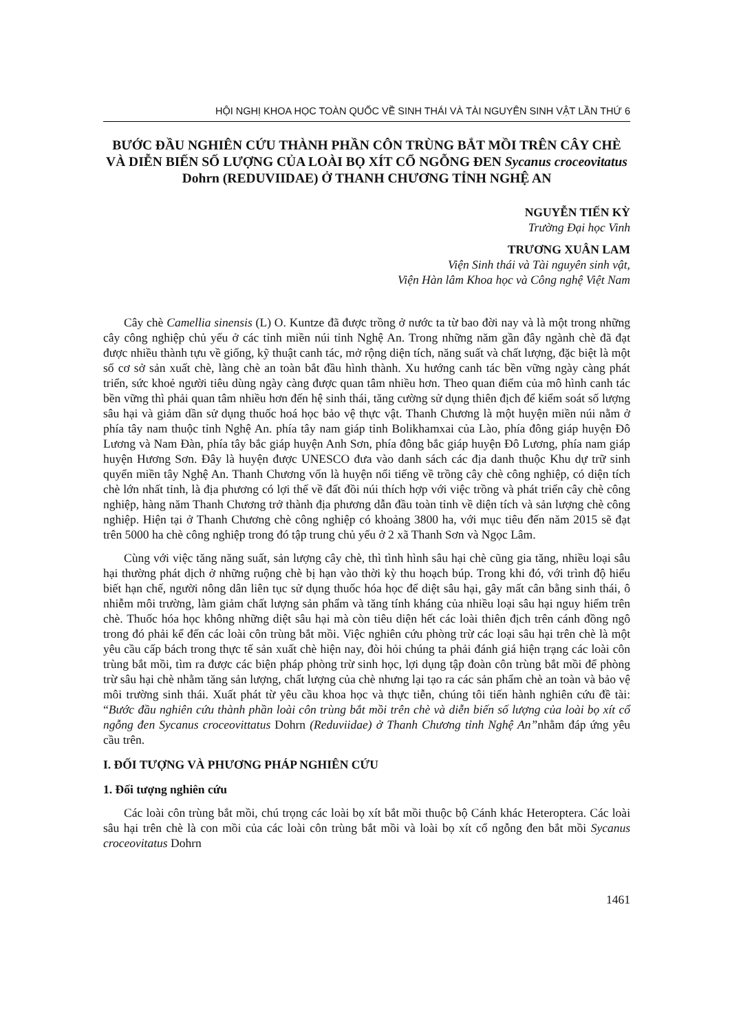HỘI NGHỊ KHOA HỌC TOÀN QUỐC VỀ SINH THÁI VÀ TÀI NGUYÊN SINH VẬT LẦN THỨ 6
BƯỚC ĐẦU NGHIÊN CỨU THÀNH PHẦN CÔN TRÙNG BẮT MỒI TRÊN CÂY CHÈ VÀ DIỄN BIẾN SỐ LƯỢNG CỦA LOÀI BỌ XÍT CỔ NGỖNG ĐEN Sycanus croceovitatus Dohrn (REDUVIIDAE) Ở THANH CHƯƠNG TỈNH NGHỆ AN
NGUYỄN TIẾN KỲ
Trường Đại học Vinh
TRƯƠNG XUÂN LAM
Viện Sinh thái và Tài nguyên sinh vật,
Viện Hàn lâm Khoa học và Công nghệ Việt Nam
Cây chè Camellia sinensis (L) O. Kuntze đã được trồng ở nước ta từ bao đời nay và là một trong những cây công nghiệp chủ yếu ở các tỉnh miền núi tỉnh Nghệ An. Trong những năm gần đây ngành chè đã đạt được nhiều thành tựu về giống, kỹ thuật canh tác, mở rộng diện tích, năng suất và chất lượng, đặc biệt là một số cơ sở sản xuất chè, làng chè an toàn bắt đầu hình thành. Xu hướng canh tác bền vững ngày càng phát triển, sức khoẻ người tiêu dùng ngày càng được quan tâm nhiều hơn. Theo quan điểm của mô hình canh tác bền vững thì phải quan tâm nhiều hơn đến hệ sinh thái, tăng cường sử dụng thiên địch để kiểm soát số lượng sâu hại và giảm dần sử dụng thuốc hoá học bảo vệ thực vật. Thanh Chương là một huyện miền núi nằm ở phía tây nam thuộc tỉnh Nghệ An. phía tây nam giáp tỉnh Bolikhamxai của Lào, phía đông giáp huyện Đô Lương và Nam Đàn, phía tây bắc giáp huyện Anh Sơn, phía đông bắc giáp huyện Đô Lương, phía nam giáp huyện Hương Sơn. Đây là huyện được UNESCO đưa vào danh sách các địa danh thuộc Khu dự trữ sinh quyển miền tây Nghệ An. Thanh Chương vốn là huyện nổi tiếng về trồng cây chè công nghiệp, có diện tích chè lớn nhất tỉnh, là địa phương có lợi thế về đất đồi núi thích hợp với việc trồng và phát triển cây chè công nghiệp, hàng năm Thanh Chương trở thành địa phương dẫn đầu toàn tỉnh về diện tích và sản lượng chè công nghiệp. Hiện tại ở Thanh Chương chè công nghiệp có khoảng 3800 ha, với mục tiêu đến năm 2015 sẽ đạt trên 5000 ha chè công nghiệp trong đó tập trung chủ yếu ở 2 xã Thanh Sơn và Ngọc Lâm.
Cùng với việc tăng năng suất, sản lượng cây chè, thì tình hình sâu hại chè cũng gia tăng, nhiều loại sâu hại thường phát dịch ở những ruộng chè bị hạn vào thời kỳ thu hoạch búp. Trong khi đó, với trình độ hiểu biết hạn chế, người nông dân liên tục sử dụng thuốc hóa học để diệt sâu hại, gây mất cân bằng sinh thái, ô nhiễm môi trường, làm giảm chất lượng sản phẩm và tăng tính kháng của nhiều loại sâu hại nguy hiểm trên chè. Thuốc hóa học không những diệt sâu hại mà còn tiêu diện hết các loài thiên địch trên cánh đồng ngô trong đó phải kể đến các loài côn trùng bắt mồi. Việc nghiên cứu phòng trừ các loại sâu hại trên chè là một yêu cầu cấp bách trong thực tế sản xuất chè hiện nay, đòi hỏi chúng ta phải đánh giá hiện trạng các loài côn trùng bắt mồi, tìm ra được các biện pháp phòng trừ sinh học, lợi dụng tập đoàn côn trùng bắt mồi để phòng trừ sâu hại chè nhằm tăng sản lượng, chất lượng của chè nhưng lại tạo ra các sản phẩm chè an toàn và bảo vệ môi trường sinh thái. Xuất phát từ yêu cầu khoa học và thực tiễn, chúng tôi tiến hành nghiên cứu đề tài: “Bước đầu nghiên cứu thành phần loài côn trùng bắt mồi trên chè và diễn biến số lượng của loài bọ xít cổ ngỗng đen Sycanus croceovittatus Dohrn (Reduviidae) ở Thanh Chương tỉnh Nghệ An”nhằm đáp ứng yêu cầu trên.
I. ĐỐI TƯỢNG VÀ PHƯƠNG PHÁP NGHIÊN CỨU
1. Đối tượng nghiên cứu
Các loài côn trùng bắt mồi, chú trọng các loài bọ xít bắt mồi thuộc bộ Cánh khác Heteroptera. Các loài sâu hại trên chè là con mồi của các loài côn trùng bắt mồi và loài bọ xít cổ ngỗng đen bắt mồi Sycanus croceovitatus Dohrn
1461